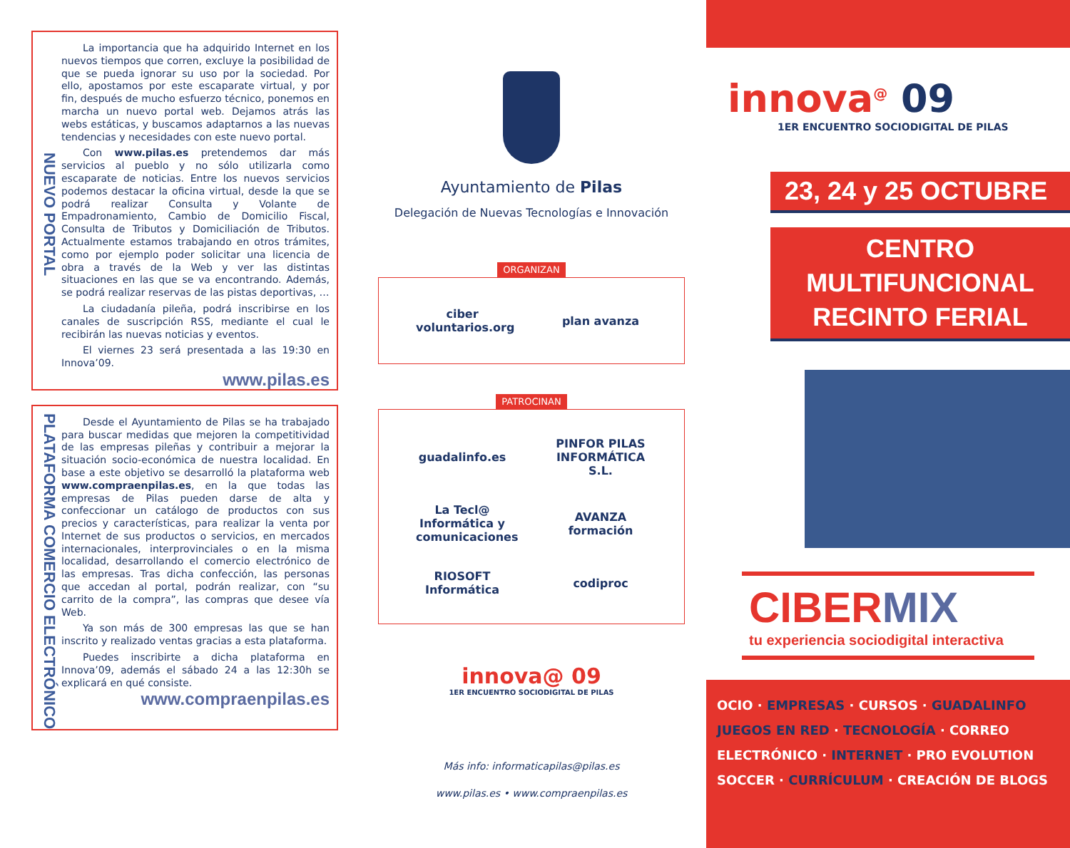NUEVO PORTAL
La importancia que ha adquirido Internet en los nuevos tiempos que corren, excluye la posibilidad de que se pueda ignorar su uso por la sociedad. Por ello, apostamos por este escaparate virtual, y por fin, después de mucho esfuerzo técnico, ponemos en marcha un nuevo portal web. Dejamos atrás las webs estáticas, y buscamos adaptarnos a las nuevas tendencias y necesidades con este nuevo portal.
Con www.pilas.es pretendemos dar más servicios al pueblo y no sólo utilizarla como escaparate de noticias. Entre los nuevos servicios podemos destacar la oficina virtual, desde la que se podrá realizar Consulta y Volante de Empadronamiento, Cambio de Domicilio Fiscal, Consulta de Tributos y Domiciliación de Tributos. Actualmente estamos trabajando en otros trámites, como por ejemplo poder solicitar una licencia de obra a través de la Web y ver las distintas situaciones en las que se va encontrando. Además, se podrá realizar reservas de las pistas deportivas, …
La ciudadanía pileña, podrá inscribirse en los canales de suscripción RSS, mediante el cual le recibirán las nuevas noticias y eventos.
El viernes 23 será presentada a las 19:30 en Innova’09.
www.pilas.es
PLATAFORMA COMERCIO ELECTRÓNICO
Desde el Ayuntamiento de Pilas se ha trabajado para buscar medidas que mejoren la competitividad de las empresas pileñas y contribuir a mejorar la situación socio-económica de nuestra localidad. En base a este objetivo se desarrolló la plataforma web www.compraenpilas.es, en la que todas las empresas de Pilas pueden darse de alta y confeccionar un catálogo de productos con sus precios y características, para realizar la venta por Internet de sus productos o servicios, en mercados internacionales, interprovinciales o en la misma localidad, desarrollando el comercio electrónico de las empresas. Tras dicha confección, las personas que accedan al portal, podrán realizar, con “su carrito de la compra”, las compras que desee vía Web.
Ya son más de 300 empresas las que se han inscrito y realizado ventas gracias a esta plataforma.
Puedes inscribirte a dicha plataforma en Innova’09, además el sábado 24 a las 12:30h se explicará en qué consiste.
www.compraenpilas.es
Ayuntamiento de Pilas
Delegación de Nuevas Tecnologías e Innovación
ORGANIZAN
ciber voluntarios.org plan avanza
PATROCINAN
guadalinfo.es PINFOR PILAS INFORMÁTICA S.L. La Tecl@ Informática y comunicaciones AVANZA formación RIOSOFT Informática codiproc
innova@ 09
1ER ENCUENTRO SOCIODIGITAL DE PILAS
Más info: informaticapilas@pilas.es
www.pilas.es • www.compraenpilas.es
innova<sup>@</sup> 09
1ER ENCUENTRO SOCIODIGITAL DE PILAS
23, 24 y 25 OCTUBRE
CENTRO MULTIFUNCIONAL
RECINTO FERIAL
CIBERMIX
tu experiencia sociodigital interactiva
OCIO · EMPRESAS · CURSOS · GUADALINFO
JUEGOS EN RED · TECNOLOGÍA · CORREO
ELECTRÓNICO · INTERNET · PRO EVOLUTION
SOCCER · CURRÍCULUM · CREACIÓN DE BLOGS